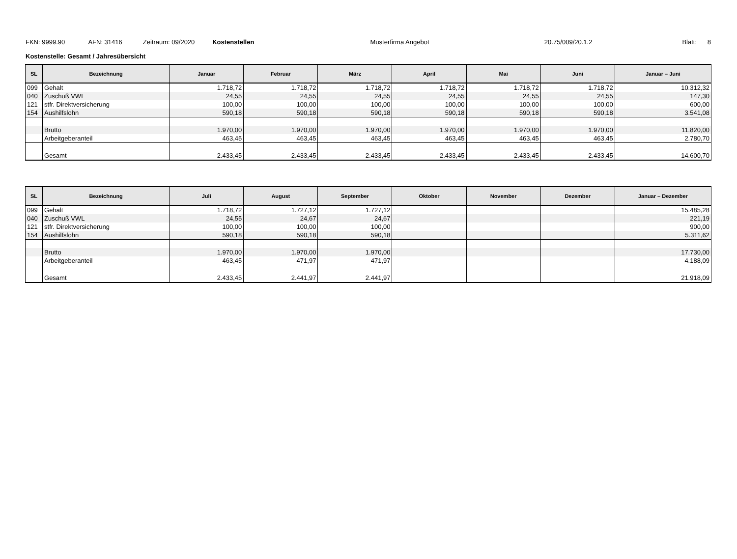FKN: 9999.90 AFN: 31416 Zeitraum: 09/2020 Kostenstellen Musterfirma Angebot 20.75/009/20.1.2 Blatt: 8
Kostenstelle: Gesamt / Jahresübersicht
| SL | Bezeichnung | Januar | Februar | März | April | Mai | Juni | Januar – Juni |
| --- | --- | --- | --- | --- | --- | --- | --- | --- |
| 099 | Gehalt | 1.718,72 | 1.718,72 | 1.718,72 | 1.718,72 | 1.718,72 | 1.718,72 | 10.312,32 |
| 040 | Zuschuß VWL | 24,55 | 24,55 | 24,55 | 24,55 | 24,55 | 24,55 | 147,30 |
| 121 | stfr. Direktversicherung | 100,00 | 100,00 | 100,00 | 100,00 | 100,00 | 100,00 | 600,00 |
| 154 | Aushilfslohn | 590,18 | 590,18 | 590,18 | 590,18 | 590,18 | 590,18 | 3.541,08 |
| | Brutto | 1.970,00 | 1.970,00 | 1.970,00 | 1.970,00 | 1.970,00 | 1.970,00 | 11.820,00 |
| | Arbeitgeberanteil | 463,45 | 463,45 | 463,45 | 463,45 | 463,45 | 463,45 | 2.780,70 |
| | Gesamt | 2.433,45 | 2.433,45 | 2.433,45 | 2.433,45 | 2.433,45 | 2.433,45 | 14.600,70 |
| SL | Bezeichnung | Juli | August | September | Oktober | November | Dezember | Januar – Dezember |
| --- | --- | --- | --- | --- | --- | --- | --- | --- |
| 099 | Gehalt | 1.718,72 | 1.727,12 | 1.727,12 | | | | 15.485,28 |
| 040 | Zuschuß VWL | 24,55 | 24,67 | 24,67 | | | | 221,19 |
| 121 | stfr. Direktversicherung | 100,00 | 100,00 | 100,00 | | | | 900,00 |
| 154 | Aushilfslohn | 590,18 | 590,18 | 590,18 | | | | 5.311,62 |
| | Brutto | 1.970,00 | 1.970,00 | 1.970,00 | | | | 17.730,00 |
| | Arbeitgeberanteil | 463,45 | 471,97 | 471,97 | | | | 4.188,09 |
| | Gesamt | 2.433,45 | 2.441,97 | 2.441,97 | | | | 21.918,09 |